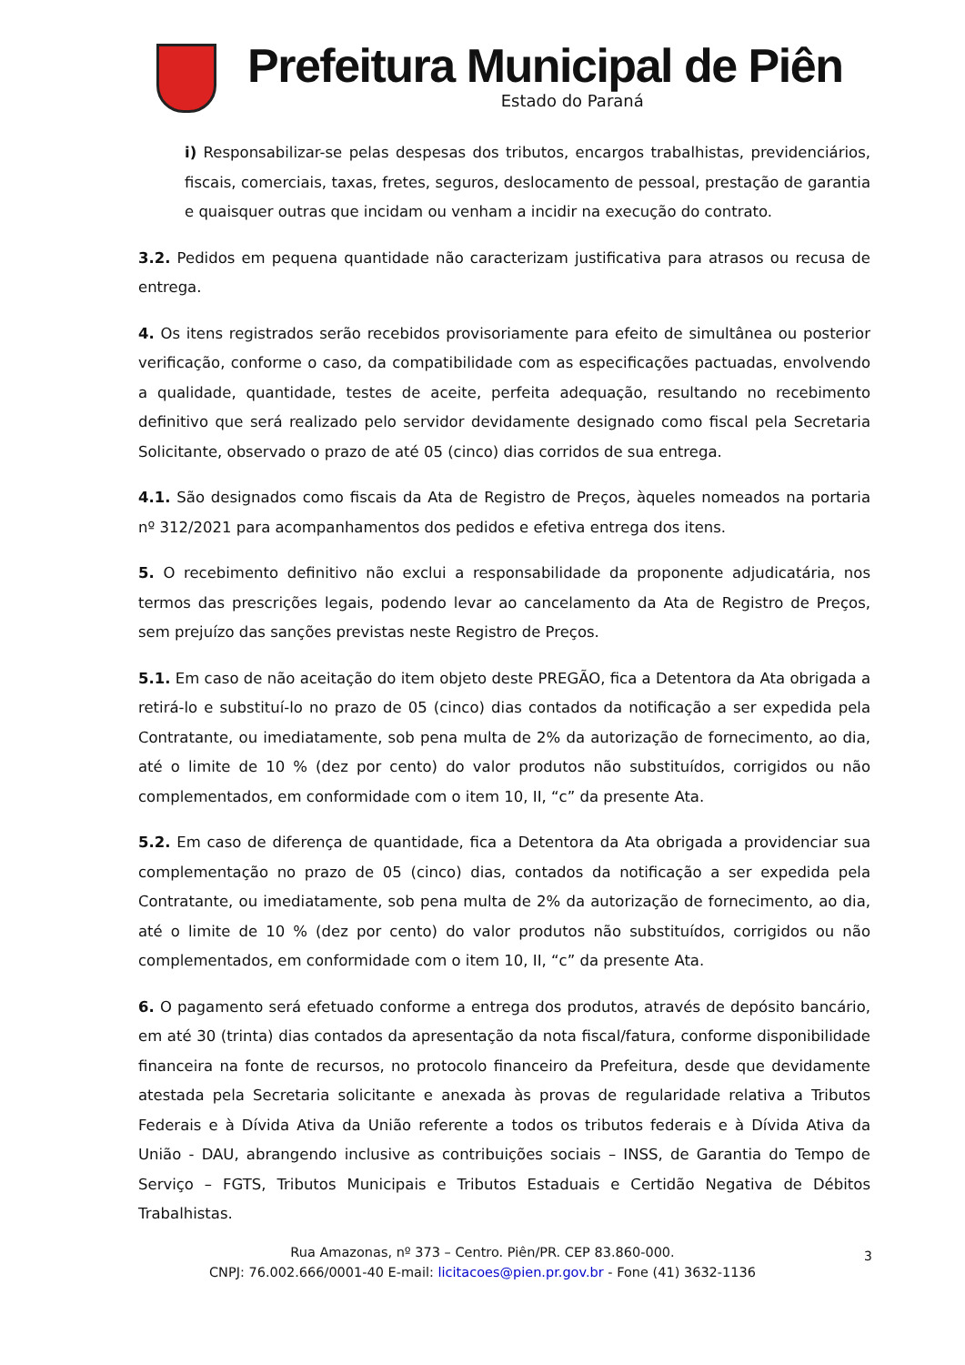Prefeitura Municipal de Piên
Estado do Paraná
i) Responsabilizar-se pelas despesas dos tributos, encargos trabalhistas, previdenciários, fiscais, comerciais, taxas, fretes, seguros, deslocamento de pessoal, prestação de garantia e quaisquer outras que incidam ou venham a incidir na execução do contrato.
3.2. Pedidos em pequena quantidade não caracterizam justificativa para atrasos ou recusa de entrega.
4. Os itens registrados serão recebidos provisoriamente para efeito de simultânea ou posterior verificação, conforme o caso, da compatibilidade com as especificações pactuadas, envolvendo a qualidade, quantidade, testes de aceite, perfeita adequação, resultando no recebimento definitivo que será realizado pelo servidor devidamente designado como fiscal pela Secretaria Solicitante, observado o prazo de até 05 (cinco) dias corridos de sua entrega.
4.1. São designados como fiscais da Ata de Registro de Preços, àqueles nomeados na portaria nº 312/2021 para acompanhamentos dos pedidos e efetiva entrega dos itens.
5. O recebimento definitivo não exclui a responsabilidade da proponente adjudicatária, nos termos das prescrições legais, podendo levar ao cancelamento da Ata de Registro de Preços, sem prejuízo das sanções previstas neste Registro de Preços.
5.1. Em caso de não aceitação do item objeto deste PREGÃO, fica a Detentora da Ata obrigada a retirá-lo e substituí-lo no prazo de 05 (cinco) dias contados da notificação a ser expedida pela Contratante, ou imediatamente, sob pena multa de 2% da autorização de fornecimento, ao dia, até o limite de 10 % (dez por cento) do valor produtos não substituídos, corrigidos ou não complementados, em conformidade com o item 10, II, “c” da presente Ata.
5.2. Em caso de diferença de quantidade, fica a Detentora da Ata obrigada a providenciar sua complementação no prazo de 05 (cinco) dias, contados da notificação a ser expedida pela Contratante, ou imediatamente, sob pena multa de 2% da autorização de fornecimento, ao dia, até o limite de 10 % (dez por cento) do valor produtos não substituídos, corrigidos ou não complementados, em conformidade com o item 10, II, “c” da presente Ata.
6. O pagamento será efetuado conforme a entrega dos produtos, através de depósito bancário, em até 30 (trinta) dias contados da apresentação da nota fiscal/fatura, conforme disponibilidade financeira na fonte de recursos, no protocolo financeiro da Prefeitura, desde que devidamente atestada pela Secretaria solicitante e anexada às provas de regularidade relativa a Tributos Federais e à Dívida Ativa da União referente a todos os tributos federais e à Dívida Ativa da União - DAU, abrangendo inclusive as contribuições sociais – INSS, de Garantia do Tempo de Serviço – FGTS, Tributos Municipais e Tributos Estaduais e Certidão Negativa de Débitos Trabalhistas.
Rua Amazonas, nº 373 – Centro. Piên/PR. CEP 83.860-000.
CNPJ: 76.002.666/0001-40 E-mail: licitacoes@pien.pr.gov.br - Fone (41) 3632-1136
3